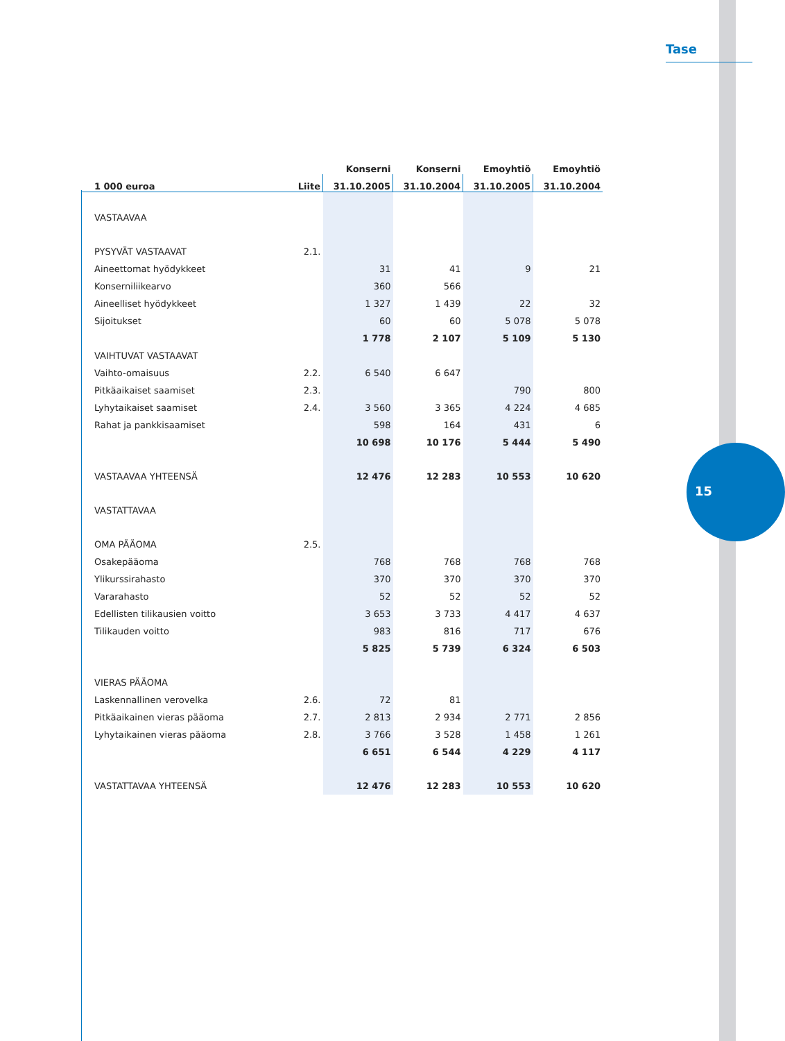Tase
15
| | | Konserni | Konserni | Emoyhtiö | Emoyhtiö |
| --- | --- | --- | --- | --- | --- |
| 1 000 euroa | Liite | 31.10.2005 | 31.10.2004 | 31.10.2005 | 31.10.2004 |
| VASTAAVAA | | | | | |
| PYSYVÄT VASTAAVAT | 2.1. | | | | |
| Aineettomat hyödykkeet | | 31 | 41 | 9 | 21 |
| Konserniliikearvo | | 360 | 566 | | |
| Aineelliset hyödykkeet | | 1 327 | 1 439 | 22 | 32 |
| Sijoitukset | | 60 | 60 | 5 078 | 5 078 |
| | | 1 778 | 2 107 | 5 109 | 5 130 |
| VAIHTUVAT VASTAAVAT | | | | | |
| Vaihto-omaisuus | 2.2. | 6 540 | 6 647 | | |
| Pitkäaikaiset saamiset | 2.3. | | | 790 | 800 |
| Lyhytaikaiset saamiset | 2.4. | 3 560 | 3 365 | 4 224 | 4 685 |
| Rahat ja pankkisaamiset | | 598 | 164 | 431 | 6 |
| | | 10 698 | 10 176 | 5 444 | 5 490 |
| VASTAAVAA YHTEENSÄ | | 12 476 | 12 283 | 10 553 | 10 620 |
| VASTATTAVAA | | | | | |
| OMA PÄÄOMA | 2.5. | | | | |
| Osakepääoma | | 768 | 768 | 768 | 768 |
| Ylikurssirahasto | | 370 | 370 | 370 | 370 |
| Vararahasto | | 52 | 52 | 52 | 52 |
| Edellisten tilikausien voitto | | 3 653 | 3 733 | 4 417 | 4 637 |
| Tilikauden voitto | | 983 | 816 | 717 | 676 |
| | | 5 825 | 5 739 | 6 324 | 6 503 |
| VIERAS PÄÄOMA | | | | | |
| Laskennallinen verovelka | 2.6. | 72 | 81 | | |
| Pitkäaikainen vieras pääoma | 2.7. | 2 813 | 2 934 | 2 771 | 2 856 |
| Lyhytaikainen vieras pääoma | 2.8. | 3 766 | 3 528 | 1 458 | 1 261 |
| | | 6 651 | 6 544 | 4 229 | 4 117 |
| VASTATTAVAA YHTEENSÄ | | 12 476 | 12 283 | 10 553 | 10 620 |